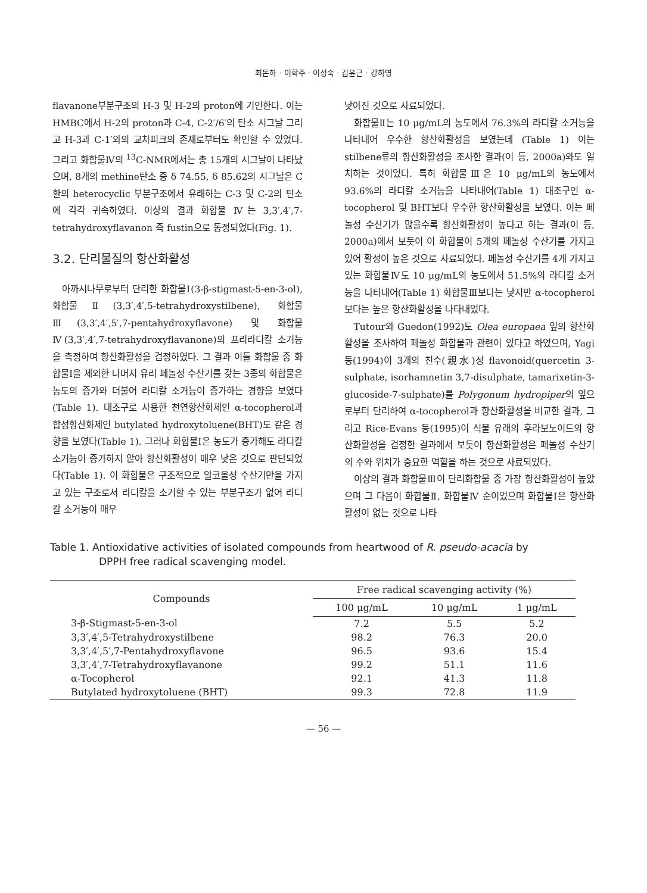최돈하 · 이학주 · 이성숙 · 김윤근 · 강하영
flavanone부분구조의 H-3 및 H-2의 proton에 기인한다. 이는 HMBC에서 H-2의 proton과 C-4, C-2′/6′의 탄소 시그날 그리고 H-3과 C-1′와의 교차피크의 존재로부터도 확인할 수 있었다. 그리고 화합물Ⅳ의 <sup>13</sup>C-NMR에서는 총 15개의 시그날이 나타났으며, 8개의 methine탄소 중 δ 74.55, δ 85.62의 시그날은 C환의 heterocyclic 부분구조에서 유래하는 C-3 및 C-2의 탄소에 각각 귀속하였다. 이상의 결과 화합물 Ⅳ는 3,3′,4′,7-tetrahydroxyflavanon 즉 fustin으로 동정되었다(Fig. 1).
3.2. 단리물질의 항산화활성
아까시나무로부터 단리한 화합물Ⅰ(3-β-stigmast-5-en-3-ol), 화합물Ⅱ(3,3′,4′,5-tetrahydroxystilbene), 화합물Ⅲ(3,3′,4′,5′,7-pentahydroxyflavone) 및 화합물Ⅳ(3,3′,4′,7-tetrahydroxyflavanone)의 프리라디칼 소거능을 측정하여 항산화활성을 검정하였다. 그 결과 이들 화합물 중 화합물Ⅰ을 제외한 나머지 유리 페놀성 수산기를 갖는 3종의 화합물은 농도의 증가와 더불어 라디칼 소거능이 증가하는 경향을 보였다(Table 1). 대조구로 사용한 천연항산화제인 α-tocopherol과 합성항산화제인 butylated hydroxytoluene(BHT)도 같은 경향을 보였다(Table 1). 그러나 화합물Ⅰ은 농도가 증가해도 라디칼 소거능이 증가하지 않아 항산화활성이 매우 낮은 것으로 판단되었다(Table 1). 이 화합물은 구조적으로 알코올성 수산기만을 가지고 있는 구조로서 라디칼을 소거할 수 있는 부분구조가 없어 라디칼 소거능이 매우
낮아진 것으로 사료되었다.
화합물Ⅱ는 10 μg/mL의 농도에서 76.3%의 라디칼 소거능을 나타내어 우수한 항산화활성을 보였는데 (Table 1) 이는 stilbene류의 항산화활성을 조사한 결과(이 등, 2000a)와도 일치하는 것이었다. 특히 화합물Ⅲ은 10 μg/mL의 농도에서 93.6%의 라디칼 소거능을 나타내어(Table 1) 대조구인 α-tocopherol 및 BHT보다 우수한 항산화활성을 보였다. 이는 페놀성 수산기가 많을수록 항산화활성이 높다고 하는 결과(이 등, 2000a)에서 보듯이 이 화합물이 5개의 페놀성 수산기를 가지고 있어 활성이 높은 것으로 사료되었다. 페놀성 수산기를 4개 가지고 있는 화합물Ⅳ도 10 μg/mL의 농도에서 51.5%의 라디칼 소거능을 나타내어(Table 1) 화합물Ⅲ보다는 낮지만 α-tocopherol 보다는 높은 항산화활성을 나타내었다.
Tutour와 Guedon(1992)도 Olea europaea 잎의 항산화활성을 조사하여 페놀성 화합물과 관련이 있다고 하였으며, Yagi 등(1994)이 3개의 친수(親水)성 flavonoid(quercetin 3-sulphate, isorhamnetin 3,7-disulphate, tamarixetin-3-glucoside-7-sulphate)를 Polygonum hydropiper의 잎으로부터 단리하여 α-tocopherol과 항산화활성을 비교한 결과, 그리고 Rice-Evans 등(1995)이 식물 유래의 후라보노이드의 항산화활성을 검정한 결과에서 보듯이 항산화활성은 페놀성 수산기의 수와 위치가 중요한 역할을 하는 것으로 사료되었다.
이상의 결과 화합물Ⅲ이 단리화합물 중 가장 항산화활성이 높았으며 그 다음이 화합물Ⅱ, 화합물Ⅳ 순이었으며 화합물Ⅰ은 항산화활성이 없는 것으로 나타
Table 1. Antioxidative activities of isolated compounds from heartwood of R. pseudo-acacia by
DPPH free radical scavenging model.
| Compounds | Free radical scavenging activity (%) | | |
| --- | --- | --- | --- |
| | 100 μg/mL | 10 μg/mL | 1 μg/mL |
| 3-β-Stigmast-5-en-3-ol | 7.2 | 5.5 | 5.2 |
| 3,3′,4′,5-Tetrahydroxystilbene | 98.2 | 76.3 | 20.0 |
| 3,3′,4′,5′,7-Pentahydroxyflavone | 96.5 | 93.6 | 15.4 |
| 3,3′,4′,7-Tetrahydroxyflavanone | 99.2 | 51.1 | 11.6 |
| α-Tocopherol | 92.1 | 41.3 | 11.8 |
| Butylated hydroxytoluene (BHT) | 99.3 | 72.8 | 11.9 |
— 56 —